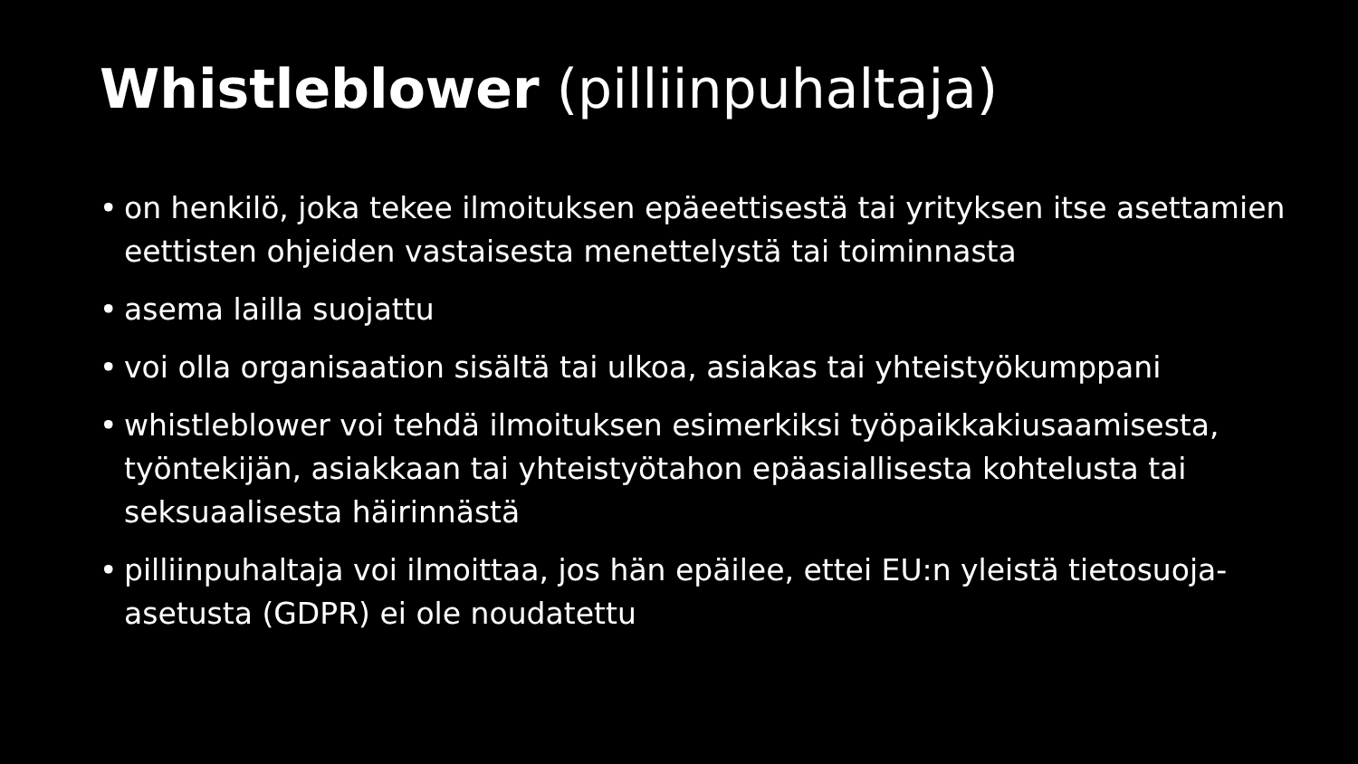Whistleblower (pilliinpuhaltaja)
• on henkilö, joka tekee ilmoituksen epäeettisestä tai yrityksen itse asettamien eettisten ohjeiden vastaisesta menettelystä tai toiminnasta
• asema lailla suojattu
• voi olla organisaation sisältä tai ulkoa, asiakas tai yhteistyökumppani
• whistleblower voi tehdä ilmoituksen esimerkiksi työpaikkakiusaamisesta, työntekijän, asiakkaan tai yhteistyötahon epäasiallisesta kohtelusta tai seksuaalisesta häirinnästä
• pilliinpuhaltaja voi ilmoittaa, jos hän epäilee, ettei EU:n yleistä tietosuoja-asetusta (GDPR) ei ole noudatettu